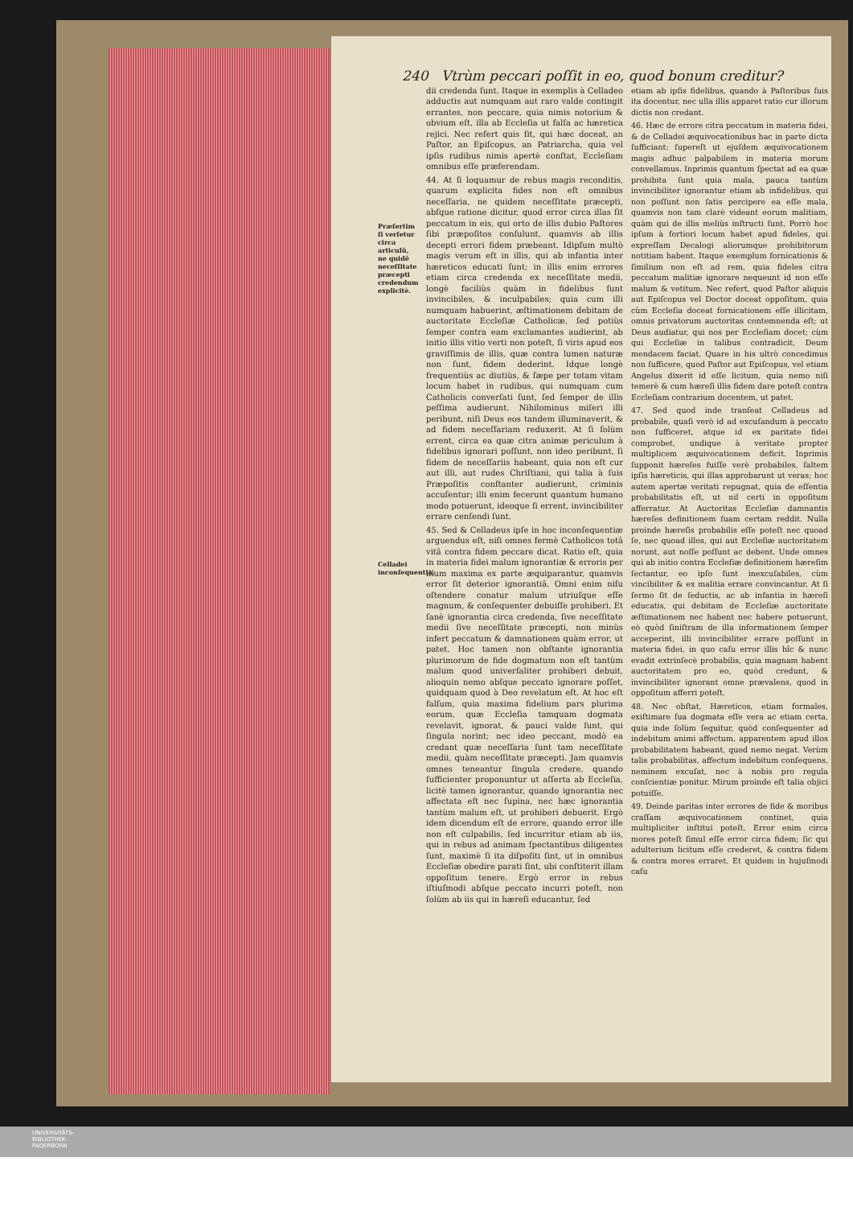240 Vtrùm peccari poſſit in eo, quod bonum creditur?
Præſertim ſi verſetur circa articulũ, ne quidẽ neceſſitate præcepti credendum explicitè.
Celladei inconſequentia.
dii credenda ſunt. Itaque in exemplis à Celladeo adductis aut numquam aut raro valde contingit errantes, non peccare, quia nimis notorium & obvium eſt, illa ab Eccleſia ut falſa ac hæretica rejici. Nec refert quis ſit, qui hæc doceat, an Paſtor, an Epiſcopus, an Patriarcha, quia vel ipſis rudibus nimis apertè conſtat, Eccleſiam omnibus eſſe præferendam.
44. At ſi loquamur de rebus magis reconditis, quarum explicita fides non eſt omnibus neceſſaria, ne quidem neceſſitate præcepti, abſque ratione dicitur, quod error circa illas ſit peccatum in eis, qui orto de illis dubio Paſtores ſibi præpoſitos conſulunt, quamvis ab illis decepti errori fidem præbeant. Idipſum multò magis verum eſt in illis, qui ab infantia inter hæreticos educati ſunt; in illis enim errores etiam circa credenda ex neceſſitate medii, longè faciliùs quàm in fidelibus ſunt invincibiles, & inculpabiles; quia cum illi numquam habuerint, æſtimationem debitam de auctoritate Eccleſiæ Catholicæ, ſed potiùs ſemper contra eam exclamantes audierint, ab initio illis vitio verti non poteſt, ſi viris apud eos graviſſimis de illis, quæ contra lumen naturæ non ſunt, fidem dederint. Idque longè frequentiùs ac diutiùs, & ſæpe per totam vitam locum habet in rudibus, qui numquam cum Catholicis converſati ſunt, ſed ſemper de illis peſſima audierunt. Nihilominus miſeri illi peribunt, niſi Deus eos tandem illuminaverit, & ad fidem neceſſariam reduxerit. At ſi ſolùm errent, circa ea quæ citra animæ periculum à fidelibus ignorari poſſunt, non ideo peribunt, ſi fidem de neceſſariis habeant, quia non eſt cur aut illi, aut rudes Chriſtiani, qui talia à ſuis Præpoſitis conſtanter audierunt, criminis accuſentur; illi enim fecerunt quantum humano modo potuerunt, ideoque ſi errent, invincibiliter errare cenſendi ſunt.
45. Sed & Celladeus ipſe in hoc inconſequentiæ arguendus eſt, niſi omnes fermè Catholicos totâ vitâ contra fidem peccare dicat. Ratio eſt, quia in materia fidei malum ignorantiæ & erroris per illum maxima ex parte æquiparantur, quamvis error ſit deterior ignorantiâ. Omni enim niſu oſtendere conatur malum utriuſque eſſe magnum, & conſequenter debuiſſe prohiberi. Et ſanè ignorantia circa credenda, ſive neceſſitate medii ſive neceſſitate præcepti, non minùs infert peccatum & damnationem quàm error, ut patet. Hoc tamen non obſtante ignorantia plurimorum de fide dogmatum non eſt tantùm malum quod univerſaliter prohiberi debuit, alioquin nemo abſque peccato ignorare poſſet, quidquam quod à Deo revelatum eſt. At hoc eſt falſum, quia maxima fidelium pars plurima eorum, quæ Eccleſia tamquam dogmata revelavit, ignorat, & pauci valde ſunt, qui ſingula norint; nec ideo peccant, modò ea credant quæ neceſſaria ſunt tam neceſſitate medii, quàm neceſſitate præcepti. Jam quamvis omnes teneantur ſingula credere, quando ſufficienter proponuntur ut aſſerta ab Eccleſia, licitè tamen ignorantur, quando ignorantia nec affectata eſt nec ſupina, nec hæc ignorantia tantùm malum eſt, ut prohiberi debuerit. Ergò idem dicendum eſt de errore, quando error ille non eſt culpabilis, ſed incurritur etiam ab iis, qui in rebus ad animam ſpectantibus diligentes ſunt, maximè ſi ita diſpoſiti ſint, ut in omnibus Eccleſiæ obedire parati ſint, ubi conſtiterit illam oppoſitum tenere. Ergò error in rebus iſtiuſmodi abſque peccato incurri poteſt, non ſolùm ab iis qui in hæreſi educantur, ſed
etiam ab ipſis fidelibus, quando à Paſtoribus ſuis ita docentur, nec ulla illis apparet ratio cur illorum dictis non credant.
46. Hæc de errore citra peccatum in materia fidei, & de Celladei æquivocationibus hac in parte dicta ſufficiant: ſupereſt ut ejuſdem æquivocationem magis adhuc palpabilem in materia morum convellamus. Inprimis quantum ſpectat ad ea quæ prohibita ſunt quia mala, pauca tantùm invincibiliter ignorantur etiam ab infidelibus, qui non poſſunt non ſatis percipere ea eſſe mala, quamvis non tam clarè videant eorum malitiam, quàm qui de illis meliùs inſtructi ſunt. Porrò hoc ipſum à fortiori locum habet apud fideles, qui expreſſam Decalogi aliorumque prohibitorum notitiam habent. Itaque exemplum fornicationis & ſimilium non eſt ad rem, quia fideles citra peccatum malitiæ ignorare nequeunt id non eſſe malum & vetitum. Nec refert, quod Paſtor aliquis aut Epiſcopus vel Doctor doceat oppoſitum, quia cùm Eccleſia doceat fornicationem eſſe illicitam, omnis privatorum auctoritas contemnenda eſt; ut Deus audiatur, qui nos per Eccleſiam docet; cùm qui Eccleſiæ in talibus contradicit, Deum mendacem faciat. Quare in his ultrò concedimus non ſufficere, quod Paſtor aut Epiſcopus, vel etiam Angelus dixerit id eſſe licitum, quia nemo niſi temerè & cum hæreſi illis fidem dare poteſt contra Eccleſiam contrarium docentem, ut patet.
47. Sed quod inde tranſeat Celladeus ad probabile, quaſi verò id ad excuſandum à peccato non ſufficeret, atque id ex paritate fidei comprobet, undique à veritate propter multiplicem æquivocationem deficit. Inprimis ſupponit hæreſes fuiſſe verè probabiles, ſaltem ipſis hæreticis, qui illas approbarunt ut veras; hoc autem apertæ veritati repugnat, quia de eſſentia probabilitatis eſt, ut nil certi in oppoſitum afferratur. At Auctoritas Eccleſiæ damnantis hæreſes definitionem ſuam certam reddit. Nulla proinde hæreſis probabilis eſſe poteſt nec quoad ſe, nec quoad illos, qui aut Eccleſiæ auctoritatem norunt, aut noſſe poſſunt ac debent. Unde omnes qui ab initio contra Eccleſiæ definitionem hæreſim ſectantur, eo ipſo ſunt inexcuſabiles, cùm vincibiliter & ex malitia errare convincantur. At ſi ſermo ſit de ſeductis, ac ab infantia in hæreſi educatis, qui debitam de Eccleſiæ auctoritate æſtimationem nec habent nec habere potuerunt, eò quòd ſiniſtram de illa informationem ſemper acceperint, illi invincibiliter errare poſſunt in materia fidei, in quo caſu error illis hîc & nunc evadit extrinſecè probabilis, quia magnam habent auctoritatem pro eo, quòd credunt, & invincibiliter ignorant omne prævalens, quod in oppoſitum afferri poteſt.
48. Nec obſtat, Hæreticos, etiam formales, exiſtimare ſua dogmata eſſe vera ac etiam certa, quia inde ſolùm ſequitur, quòd conſequenter ad indebitum animi affectum, apparentem apud illos probabilitatem habeant, quod nemo negat. Verùm talis probabilitas, affectum indebitum conſequens, neminem excuſat, nec à nobis pro regula conſcientiæ ponitur. Mirum proinde eſt talia objici potuiſſe.
49. Deinde paritas inter errores de fide & moribus craſſam æquivocationem continet, quia multipliciter inſtitui poteſt. Error enim circa mores poteſt ſimul eſſe error circa fidem; ſic qui adulterium licitum eſſe crederet, & contra fidem & contra mores erraret. Et quidem in hujuſmodi caſu
UNIVERSITÄTS-
BIBLIOTHEK
PADERBORN